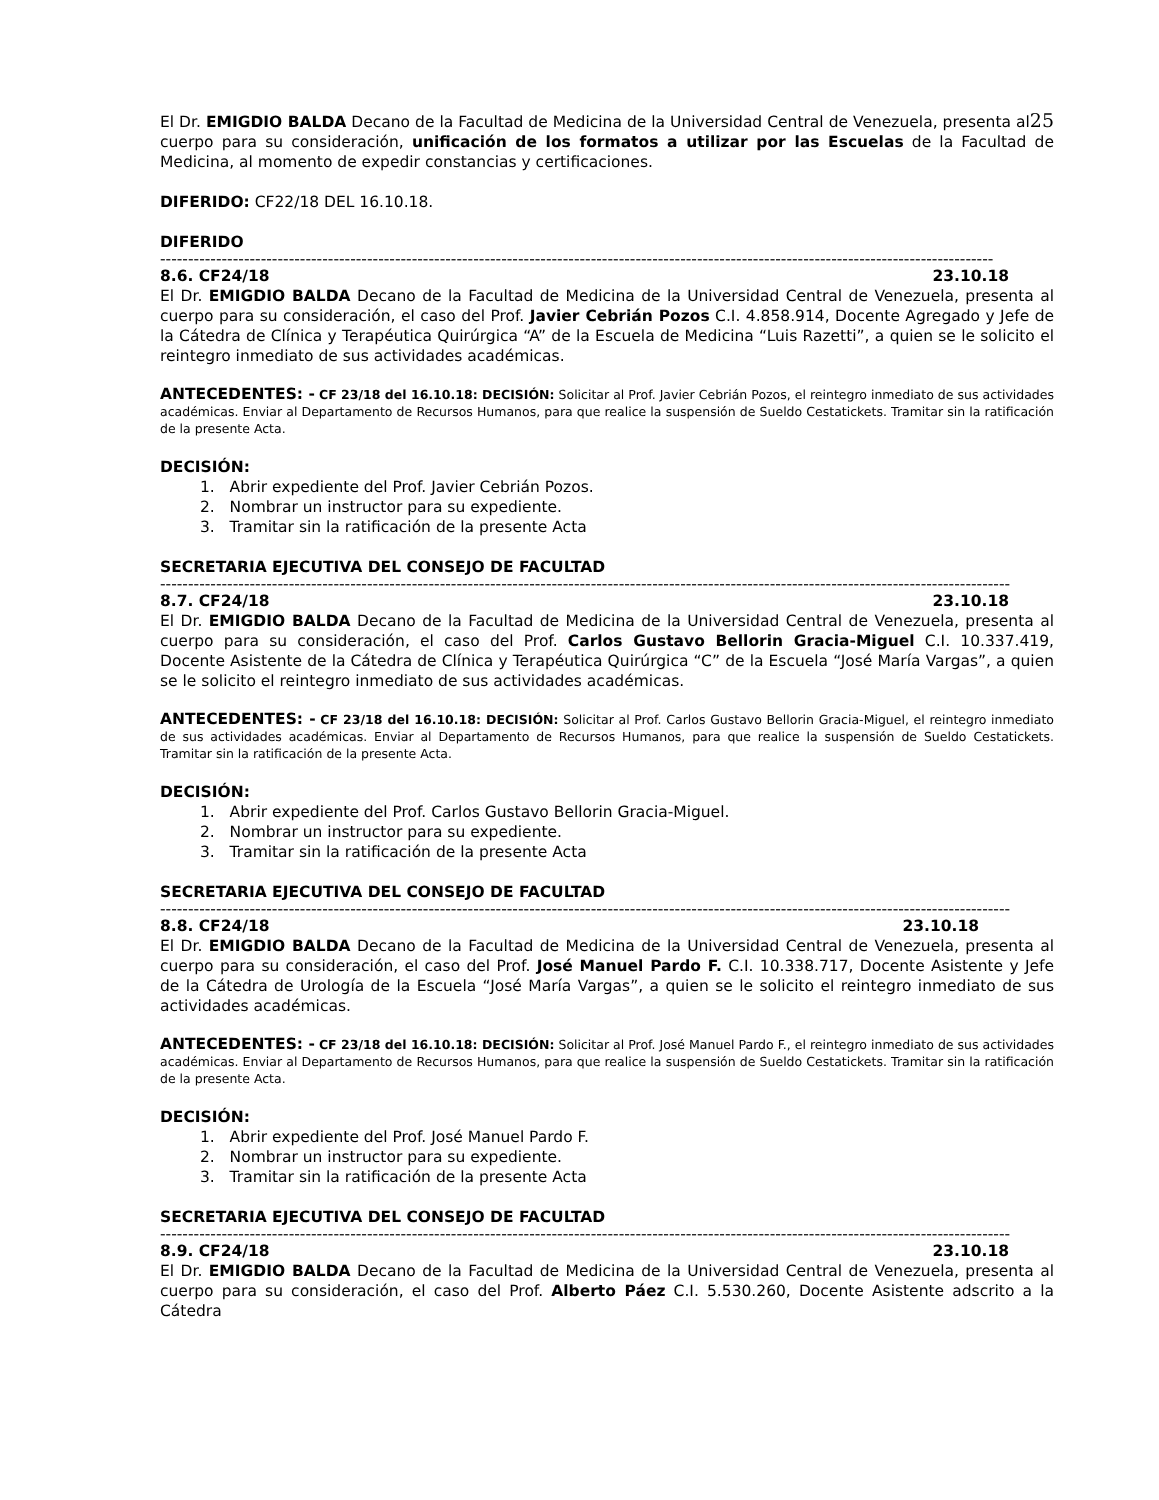El Dr. EMIGDIO BALDA Decano de la Facultad de Medicina de la Universidad Central de Venezuela, presenta al25 cuerpo para su consideración, unificación de los formatos a utilizar por las Escuelas de la Facultad de Medicina, al momento de expedir constancias y certificaciones.
DIFERIDO: CF22/18 DEL 16.10.18.
DIFERIDO
-----------------------------------------------------------------------------------------------------------------------------------------------------
8.6. CF24/18 23.10.18
El Dr. EMIGDIO BALDA Decano de la Facultad de Medicina de la Universidad Central de Venezuela, presenta al cuerpo para su consideración, el caso del Prof. Javier Cebrián Pozos C.I. 4.858.914, Docente Agregado y Jefe de la Cátedra de Clínica y Terapéutica Quirúrgica “A” de la Escuela de Medicina “Luis Razetti”, a quien se le solicito el reintegro inmediato de sus actividades académicas.
ANTECEDENTES: - CF 23/18 del 16.10.18: DECISIÓN: Solicitar al Prof. Javier Cebrián Pozos, el reintegro inmediato de sus actividades académicas. Enviar al Departamento de Recursos Humanos, para que realice la suspensión de Sueldo Cestatickets. Tramitar sin la ratificación de la presente Acta.
DECISIÓN:
1. Abrir expediente del Prof. Javier Cebrián Pozos.
2. Nombrar un instructor para su expediente.
3. Tramitar sin la ratificación de la presente Acta
SECRETARIA EJECUTIVA DEL CONSEJO DE FACULTAD
--------------------------------------------------------------------------------------------------------------------------------------------------------
8.7. CF24/18 23.10.18
El Dr. EMIGDIO BALDA Decano de la Facultad de Medicina de la Universidad Central de Venezuela, presenta al cuerpo para su consideración, el caso del Prof. Carlos Gustavo Bellorin Gracia-Miguel C.I. 10.337.419, Docente Asistente de la Cátedra de Clínica y Terapéutica Quirúrgica “C” de la Escuela “José María Vargas”, a quien se le solicito el reintegro inmediato de sus actividades académicas.
ANTECEDENTES: - CF 23/18 del 16.10.18: DECISIÓN: Solicitar al Prof. Carlos Gustavo Bellorin Gracia-Miguel, el reintegro inmediato de sus actividades académicas. Enviar al Departamento de Recursos Humanos, para que realice la suspensión de Sueldo Cestatickets. Tramitar sin la ratificación de la presente Acta.
DECISIÓN:
1. Abrir expediente del Prof. Carlos Gustavo Bellorin Gracia-Miguel.
2. Nombrar un instructor para su expediente.
3. Tramitar sin la ratificación de la presente Acta
SECRETARIA EJECUTIVA DEL CONSEJO DE FACULTAD
--------------------------------------------------------------------------------------------------------------------------------------------------------
8.8. CF24/18 23.10.18
El Dr. EMIGDIO BALDA Decano de la Facultad de Medicina de la Universidad Central de Venezuela, presenta al cuerpo para su consideración, el caso del Prof. José Manuel Pardo F. C.I. 10.338.717, Docente Asistente y Jefe de la Cátedra de Urología de la Escuela “José María Vargas”, a quien se le solicito el reintegro inmediato de sus actividades académicas.
ANTECEDENTES: - CF 23/18 del 16.10.18: DECISIÓN: Solicitar al Prof. José Manuel Pardo F., el reintegro inmediato de sus actividades académicas. Enviar al Departamento de Recursos Humanos, para que realice la suspensión de Sueldo Cestatickets. Tramitar sin la ratificación de la presente Acta.
DECISIÓN:
1. Abrir expediente del Prof. José Manuel Pardo F.
2. Nombrar un instructor para su expediente.
3. Tramitar sin la ratificación de la presente Acta
SECRETARIA EJECUTIVA DEL CONSEJO DE FACULTAD
--------------------------------------------------------------------------------------------------------------------------------------------------------
8.9. CF24/18 23.10.18
El Dr. EMIGDIO BALDA Decano de la Facultad de Medicina de la Universidad Central de Venezuela, presenta al cuerpo para su consideración, el caso del Prof. Alberto Páez C.I. 5.530.260, Docente Asistente adscrito a la Cátedra